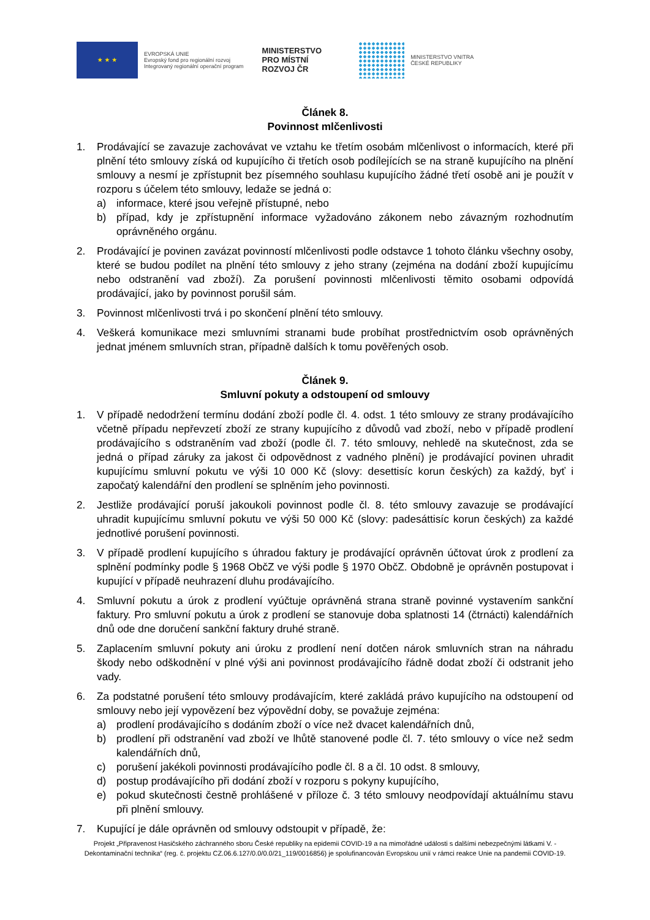★ ★ ★
EVROPSKÁ UNIE
Evropský fond pro regionální rozvoj
Integrovaný regionální operační program
MINISTERSTVO
PRO MÍSTNÍ
ROZVOJ ČR
MINISTERSTVO VNITRA
ČESKÉ REPUBLIKY
Článek 8.
Povinnost mlčenlivosti
1. Prodávající se zavazuje zachovávat ve vztahu ke třetím osobám mlčenlivost o informacích, které při plnění této smlouvy získá od kupujícího či třetích osob podílejících se na straně kupujícího na plnění smlouvy a nesmí je zpřístupnit bez písemného souhlasu kupujícího žádné třetí osobě ani je použít v rozporu s účelem této smlouvy, ledaže se jedná o:
a) informace, které jsou veřejně přístupné, nebo
b) případ, kdy je zpřístupnění informace vyžadováno zákonem nebo závazným rozhodnutím oprávněného orgánu.
2. Prodávající je povinen zavázat povinností mlčenlivosti podle odstavce 1 tohoto článku všechny osoby, které se budou podílet na plnění této smlouvy z jeho strany (zejména na dodání zboží kupujícímu nebo odstranění vad zboží). Za porušení povinnosti mlčenlivosti těmito osobami odpovídá prodávající, jako by povinnost porušil sám.
3. Povinnost mlčenlivosti trvá i po skončení plnění této smlouvy.
4. Veškerá komunikace mezi smluvními stranami bude probíhat prostřednictvím osob oprávněných jednat jménem smluvních stran, případně dalších k tomu pověřených osob.
Článek 9.
Smluvní pokuty a odstoupení od smlouvy
1. V případě nedodržení termínu dodání zboží podle čl. 4. odst. 1 této smlouvy ze strany prodávajícího včetně případu nepřevzetí zboží ze strany kupujícího z důvodů vad zboží, nebo v případě prodlení prodávajícího s odstraněním vad zboží (podle čl. 7. této smlouvy, nehledě na skutečnost, zda se jedná o případ záruky za jakost či odpovědnost z vadného plnění) je prodávající povinen uhradit kupujícímu smluvní pokutu ve výši 10 000 Kč (slovy: desettisíc korun českých) za každý, byť i započatý kalendářní den prodlení se splněním jeho povinnosti.
2. Jestliže prodávající poruší jakoukoli povinnost podle čl. 8. této smlouvy zavazuje se prodávající uhradit kupujícímu smluvní pokutu ve výši 50 000 Kč (slovy: padesáttisíc korun českých) za každé jednotlivé porušení povinnosti.
3. V případě prodlení kupujícího s úhradou faktury je prodávající oprávněn účtovat úrok z prodlení za splnění podmínky podle § 1968 ObčZ ve výši podle § 1970 ObčZ. Obdobně je oprávněn postupovat i kupující v případě neuhrazení dluhu prodávajícího.
4. Smluvní pokutu a úrok z prodlení vyúčtuje oprávněná strana straně povinné vystavením sankční faktury. Pro smluvní pokutu a úrok z prodlení se stanovuje doba splatnosti 14 (čtrnácti) kalendářních dnů ode dne doručení sankční faktury druhé straně.
5. Zaplacením smluvní pokuty ani úroku z prodlení není dotčen nárok smluvních stran na náhradu škody nebo odškodnění v plné výši ani povinnost prodávajícího řádně dodat zboží či odstranit jeho vady.
6. Za podstatné porušení této smlouvy prodávajícím, které zakládá právo kupujícího na odstoupení od smlouvy nebo její vypovězení bez výpovědní doby, se považuje zejména:
a) prodlení prodávajícího s dodáním zboží o více než dvacet kalendářních dnů,
b) prodlení při odstranění vad zboží ve lhůtě stanovené podle čl. 7. této smlouvy o více než sedm kalendářních dnů,
c) porušení jakékoli povinnosti prodávajícího podle čl. 8 a čl. 10 odst. 8 smlouvy,
d) postup prodávajícího při dodání zboží v rozporu s pokyny kupujícího,
e) pokud skutečnosti čestně prohlášené v příloze č. 3 této smlouvy neodpovídají aktuálnímu stavu při plnění smlouvy.
7. Kupující je dále oprávněn od smlouvy odstoupit v případě, že:
Projekt „Připravenost Hasičského záchranného sboru České republiky na epidemii COVID-19 a na mimořádné události s dalšími nebezpečnými látkami V. - Dekontaminační technika“ (reg. č. projektu CZ.06.6.127/0.0/0.0/21_119/0016856) je spolufinancován Evropskou unií v rámci reakce Unie na pandemii COVID-19.